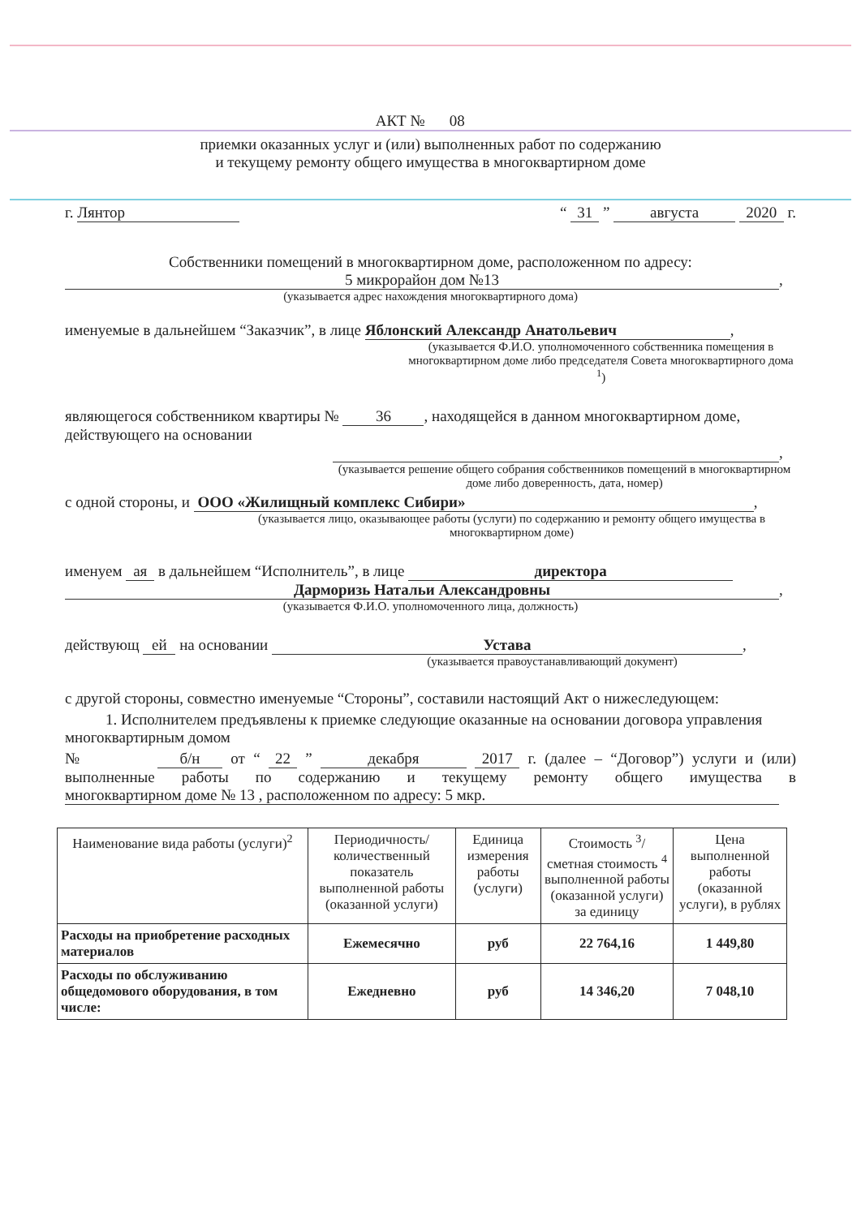АКТ № 08
приемки оказанных услуг и (или) выполненных работ по содержанию
и текущему ремонту общего имущества в многоквартирном доме
г. Лянтор “ 31 ” августа 2020 г.
Собственники помещений в многоквартирном доме, расположенном по адресу:
5 микрорайон дом №13
,
(указывается адрес нахождения многоквартирного дома)
именуемые в дальнейшем “Заказчик”, в лице Яблонский Александр Анатольевич,
(указывается Ф.И.О. уполномоченного собственника помещения в многоквартирном доме либо председателя Совета многоквартирного дома <sup>1</sup>)
являющегося собственником квартиры № 36, находящейся в данном многоквартирном доме, действующего на основании
,
(указывается решение общего собрания собственников помещений в многоквартирном доме либо доверенность, дата, номер)
с одной стороны, и ООО «Жилищный комплекс Сибири»,
(указывается лицо, оказывающее работы (услуги) по содержанию и ремонту общего имущества в многоквартирном доме)
именуем ая в дальнейшем “Исполнитель”, в лице директора
Дарморизь Натальи Александровны,
(указывается Ф.И.О. уполномоченного лица, должность)
действующ ей на основании Устава,
(указывается правоустанавливающий документ)
с другой стороны, совместно именуемые “Стороны”, составили настоящий Акт о нижеследующем:
1. Исполнителем предъявлены к приемке следующие оказанные на основании договора управления многоквартирным домом
№ б/н от “ 22 ” декабря 2017 г. (далее – “Договор”) услуги и (или) выполненные работы по содержанию и текущему ремонту общего имущества в многоквартирном доме № 13 , расположенном по адресу: 5 мкр.
| Наименование вида работы (услуги)<sup>2</sup> | Периодичность/ количественный показатель выполненной работы (оказанной услуги) | Единица измерения работы (услуги) | Стоимость <sup>3</sup>/ сметная стоимость <sup>4</sup> выполненной работы (оказанной услуги) за единицу | Цена выполненной работы (оказанной услуги), в рублях |
| --- | --- | --- | --- | --- |
| Расходы на приобретение расходных материалов | Ежемесячно | руб | 22 764,16 | 1 449,80 |
| Расходы по обслуживанию общедомового оборудования, в том числе: | Ежедневно | руб | 14 346,20 | 7 048,10 |